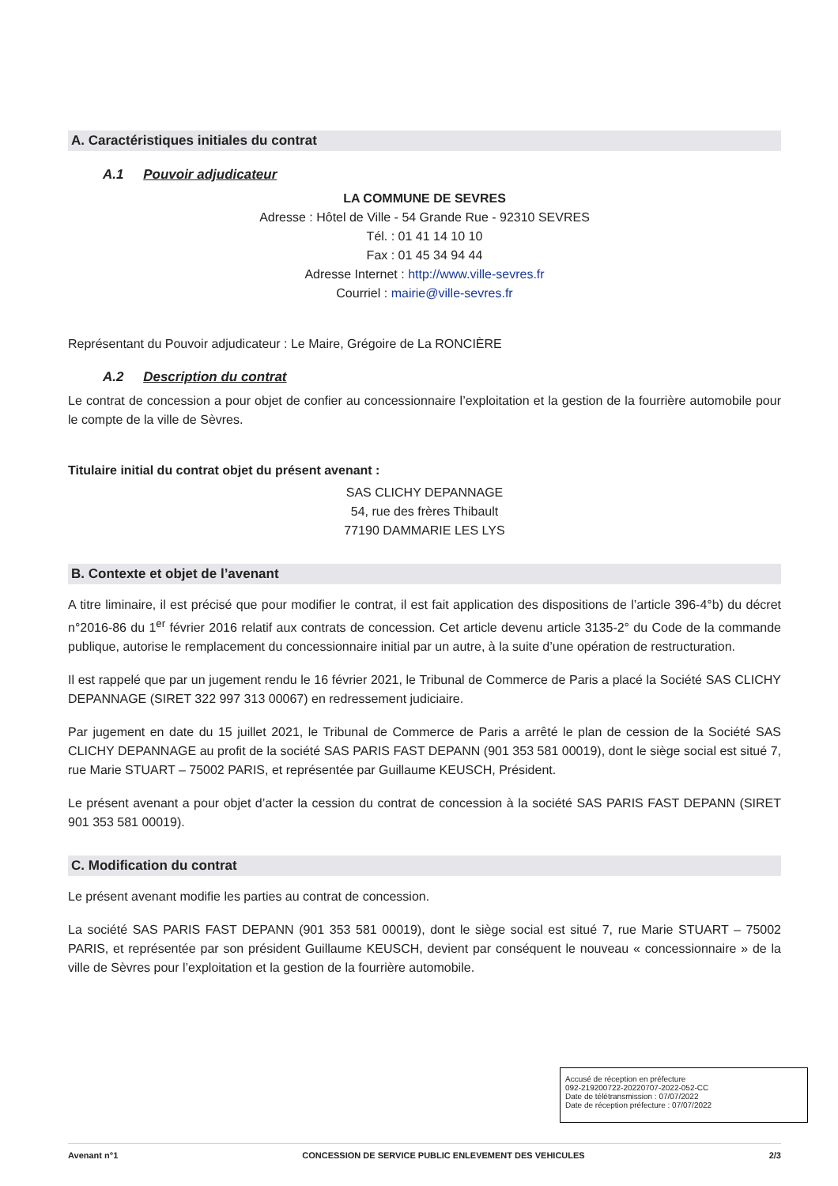A. Caractéristiques initiales du contrat
A.1 Pouvoir adjudicateur
LA COMMUNE DE SEVRES
Adresse : Hôtel de Ville - 54 Grande Rue - 92310 SEVRES
Tél. : 01 41 14 10 10
Fax : 01 45 34 94 44
Adresse Internet : http://www.ville-sevres.fr
Courriel : mairie@ville-sevres.fr
Représentant du Pouvoir adjudicateur : Le Maire, Grégoire de La RONCIÈRE
A.2 Description du contrat
Le contrat de concession a pour objet de confier au concessionnaire l’exploitation et la gestion de la fourrière automobile pour le compte de la ville de Sèvres.
Titulaire initial du contrat objet du présent avenant :
SAS CLICHY DEPANNAGE
54, rue des frères Thibault
77190 DAMMARIE LES LYS
B. Contexte et objet de l’avenant
A titre liminaire, il est précisé que pour modifier le contrat, il est fait application des dispositions de l’article 396-4°b) du décret n°2016-86 du 1<sup>er</sup> février 2016 relatif aux contrats de concession. Cet article devenu article 3135-2° du Code de la commande publique, autorise le remplacement du concessionnaire initial par un autre, à la suite d’une opération de restructuration.
Il est rappelé que par un jugement rendu le 16 février 2021, le Tribunal de Commerce de Paris a placé la Société SAS CLICHY DEPANNAGE (SIRET 322 997 313 00067) en redressement judiciaire.
Par jugement en date du 15 juillet 2021, le Tribunal de Commerce de Paris a arrêté le plan de cession de la Société SAS CLICHY DEPANNAGE au profit de la société SAS PARIS FAST DEPANN (901 353 581 00019), dont le siège social est situé 7, rue Marie STUART – 75002 PARIS, et représentée par Guillaume KEUSCH, Président.
Le présent avenant a pour objet d’acter la cession du contrat de concession à la société SAS PARIS FAST DEPANN (SIRET 901 353 581 00019).
C. Modification du contrat
Le présent avenant modifie les parties au contrat de concession.
La société SAS PARIS FAST DEPANN (901 353 581 00019), dont le siège social est situé 7, rue Marie STUART – 75002 PARIS, et représentée par son président Guillaume KEUSCH, devient par conséquent le nouveau « concessionnaire » de la ville de Sèvres pour l’exploitation et la gestion de la fourrière automobile.
Accusé de réception en préfecture
092-219200722-20220707-2022-052-CC
Date de télétransmission : 07/07/2022
Date de réception préfecture : 07/07/2022
Avenant n°1 CONCESSION DE SERVICE PUBLIC ENLEVEMENT DES VEHICULES 2/3